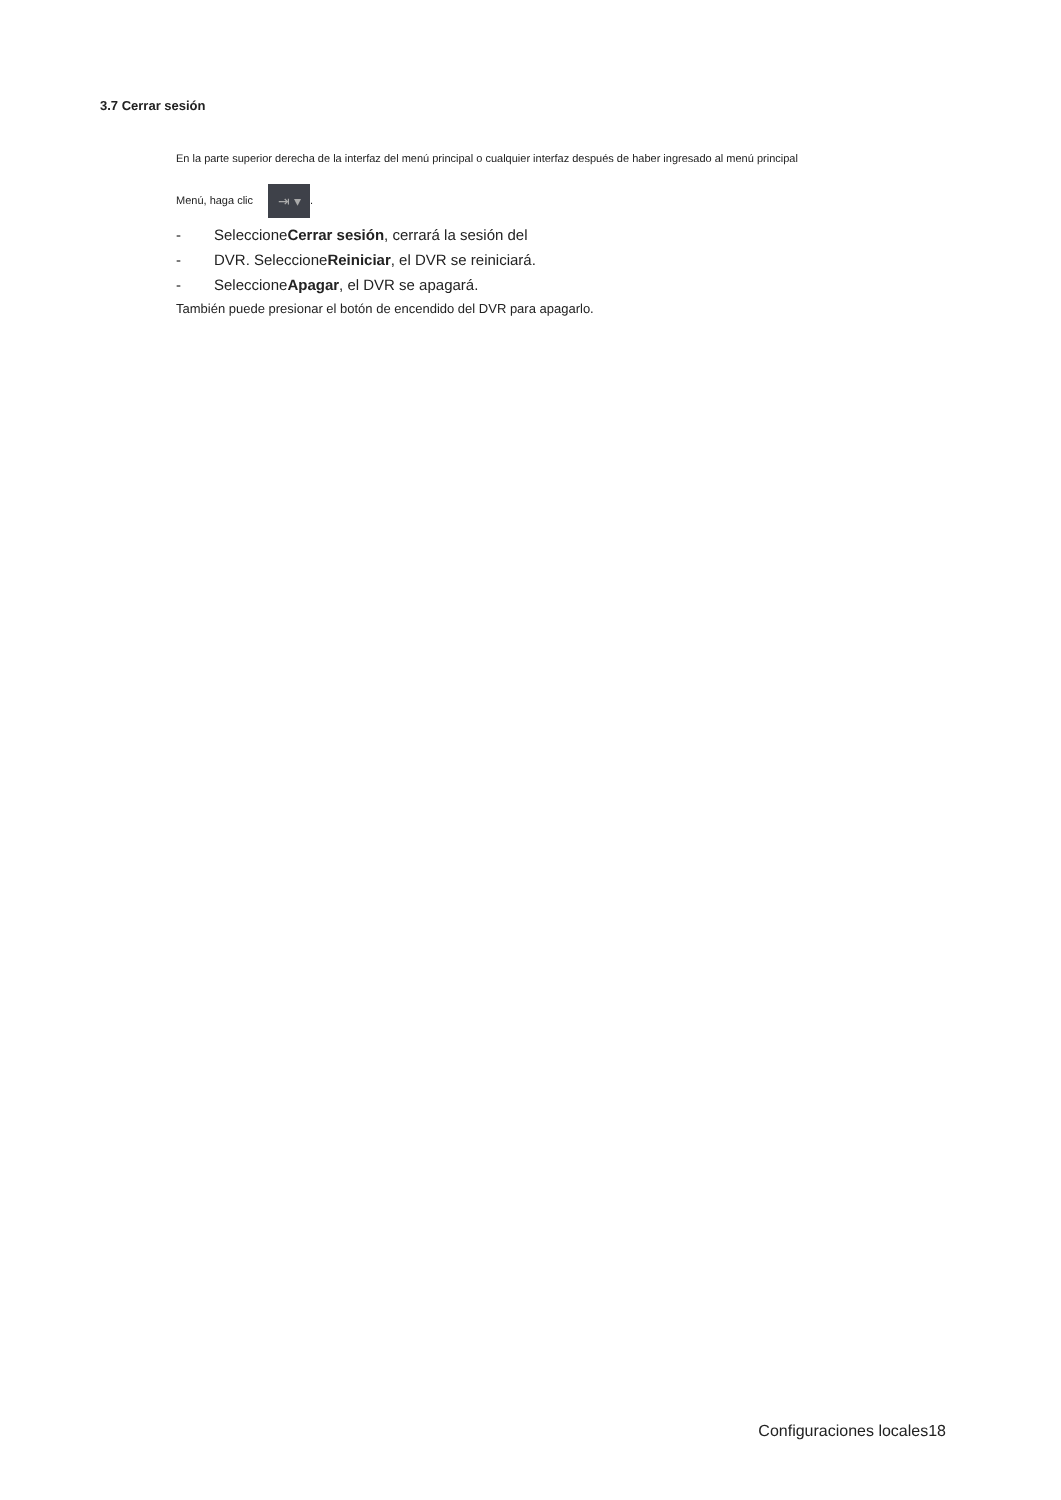3.7 Cerrar sesión
En la parte superior derecha de la interfaz del menú principal o cualquier interfaz después de haber ingresado al menú principal
Menú, haga clic ⇥ ▾.
- SeleccioneCerrar sesión, cerrará la sesión del
- DVR. SeleccioneReiniciar, el DVR se reiniciará.
- SeleccioneApagar, el DVR se apagará.
También puede presionar el botón de encendido del DVR para apagarlo.
Configuraciones locales18